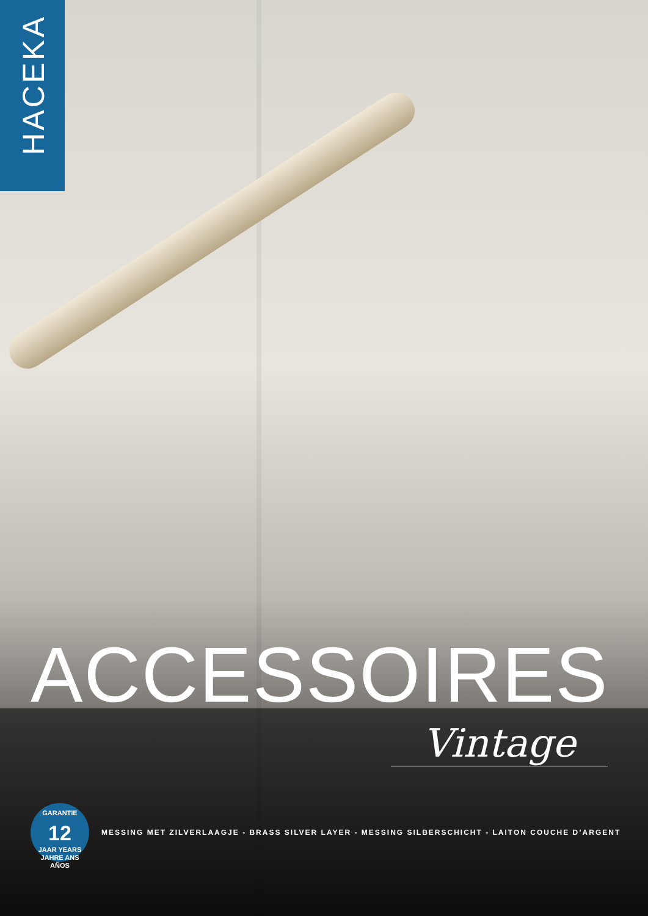HACEKA
ACCESSOIRES
Vintage
GARANTIE
12
JAAR YEARS JAHRE ANS AÑOS
MESSING MET ZILVERLAAGJE - BRASS SILVER LAYER - MESSING SILBERSCHICHT - LAITON COUCHE D’ARGENT